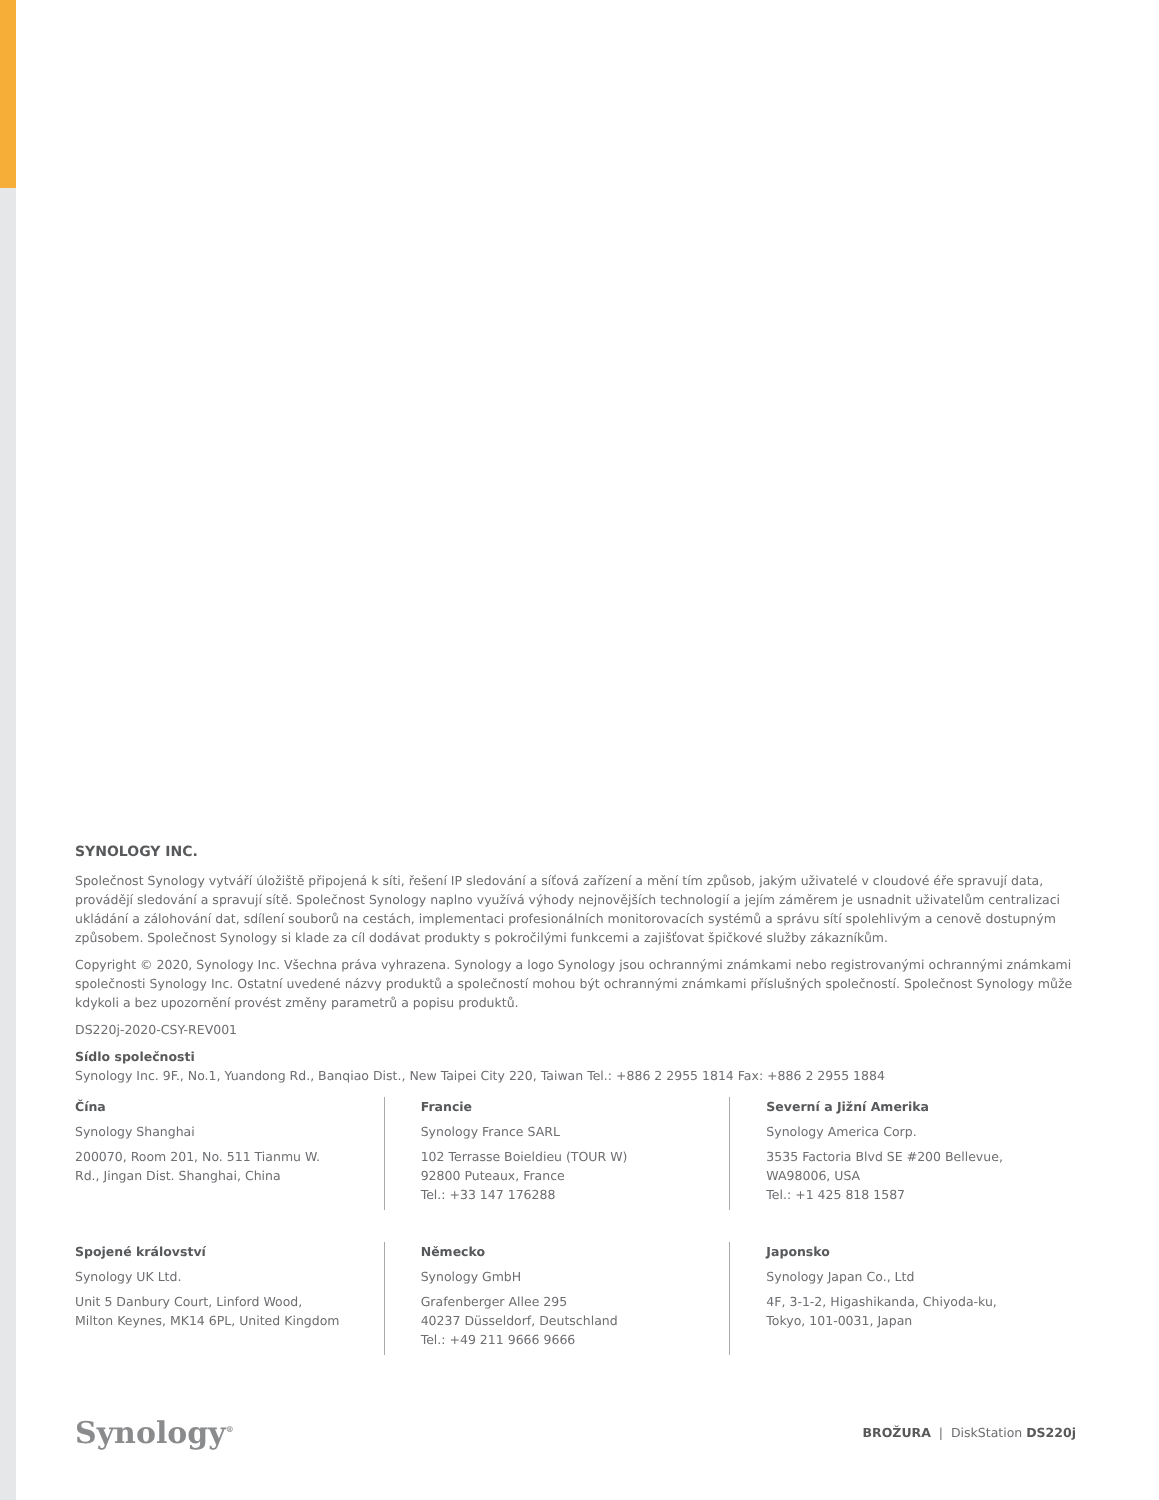SYNOLOGY INC.
Společnost Synology vytváří úložiště připojená k síti, řešení IP sledování a síťová zařízení a mění tím způsob, jakým uživatelé v cloudové éře spravují data, provádějí sledování a spravují sítě. Společnost Synology naplno využívá výhody nejnovějších technologií a jejím záměrem je usnadnit uživatelům centralizaci ukládání a zálohování dat, sdílení souborů na cestách, implementaci profesionálních monitorovacích systémů a správu sítí spolehlivým a cenově dostupným způsobem. Společnost Synology si klade za cíl dodávat produkty s pokročilými funkcemi a zajišťovat špičkové služby zákazníkům.
Copyright © 2020, Synology Inc. Všechna práva vyhrazena. Synology a logo Synology jsou ochrannými známkami nebo registrovanými ochrannými známkami společnosti Synology Inc. Ostatní uvedené názvy produktů a společností mohou být ochrannými známkami příslušných společností. Společnost Synology může kdykoli a bez upozornění provést změny parametrů a popisu produktů.
DS220j-2020-CSY-REV001
Sídlo společnosti
Synology Inc. 9F., No.1, Yuandong Rd., Banqiao Dist., New Taipei City 220, Taiwan Tel.: +886 2 2955 1814 Fax: +886 2 2955 1884
Čína
Synology Shanghai
200070, Room 201, No. 511 Tianmu W.
Rd., Jingan Dist. Shanghai, China
Francie
Synology France SARL
102 Terrasse Boieldieu (TOUR W)
92800 Puteaux, France
Tel.: +33 147 176288
Severní a Jižní Amerika
Synology America Corp.
3535 Factoria Blvd SE #200 Bellevue,
WA98006, USA
Tel.: +1 425 818 1587
Spojené království
Synology UK Ltd.
Unit 5 Danbury Court, Linford Wood,
Milton Keynes, MK14 6PL, United Kingdom
Německo
Synology GmbH
Grafenberger Allee 295
40237 Düsseldorf, Deutschland
Tel.: +49 211 9666 9666
Japonsko
Synology Japan Co., Ltd
4F, 3-1-2, Higashikanda, Chiyoda-ku,
Tokyo, 101-0031, Japan
Synology<sup>®</sup> BROŽURA | DiskStation DS220j